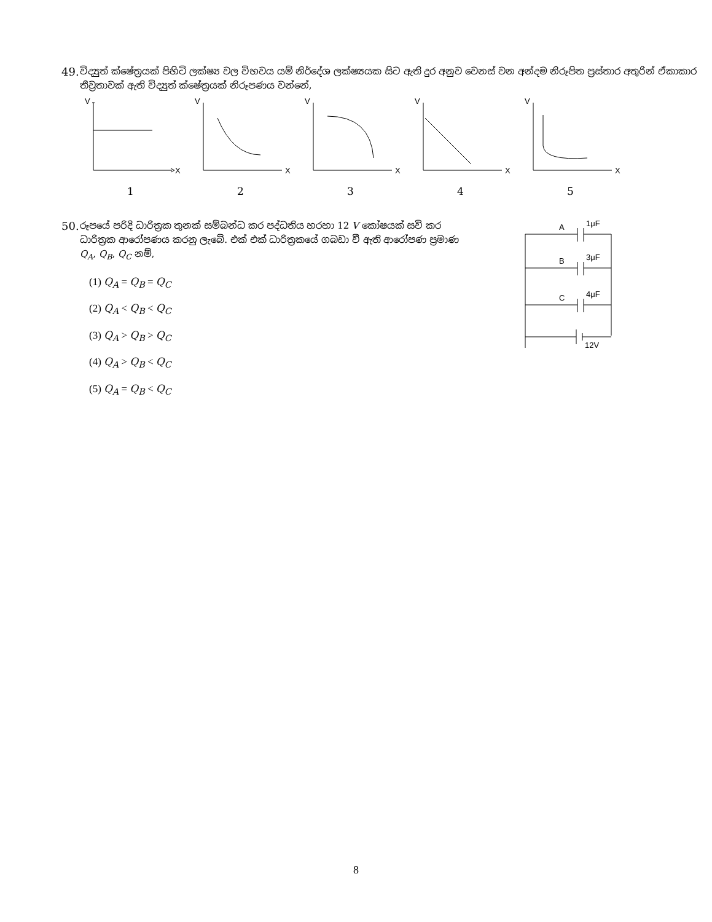49. විද්‍යුත් ක්ෂේත්‍රයක් පිහිටි ලක්ෂ්‍ය වල විභවය යම් නිර්දේශ ලක්ෂ්‍යයක සිට ඇති දුර අනුව වෙනස් වන අන්දම නිරූපිත ප්‍රස්තාර අතුරින් ඒකාකාර තීව්‍රතාවක් ඇති විද්‍යුත් ක්ෂේත්‍රයක් නිරූපණය වන්නේ,
V
X
1
V
X
2
V
X
3
V
X
4
V
X
5
50. රූපයේ පරිදි ධාරිත්‍රක තුනක් සම්බන්ධ කර පද්ධතිය හරහා 12 V කෝෂයක් සවි කර ධාරිත්‍රක ආරෝපණය කරනු ලැබේ. එක් එක් ධාරිත්‍රකයේ ගබඩා වී ඇති ආරෝපණ ප්‍රමාණ Q<sub>A</sub>, Q<sub>B</sub>, Q<sub>C</sub> නම්,
(1) Q<sub>A</sub> = Q<sub>B</sub> = Q<sub>C</sub>
(2) Q<sub>A</sub> < Q<sub>B</sub> < Q<sub>C</sub>
(3) Q<sub>A</sub> > Q<sub>B</sub> > Q<sub>C</sub>
(4) Q<sub>A</sub> > Q<sub>B</sub> < Q<sub>C</sub>
(5) Q<sub>A</sub> = Q<sub>B</sub> < Q<sub>C</sub>
A
1μF
B
3μF
C
4μF
12V
8